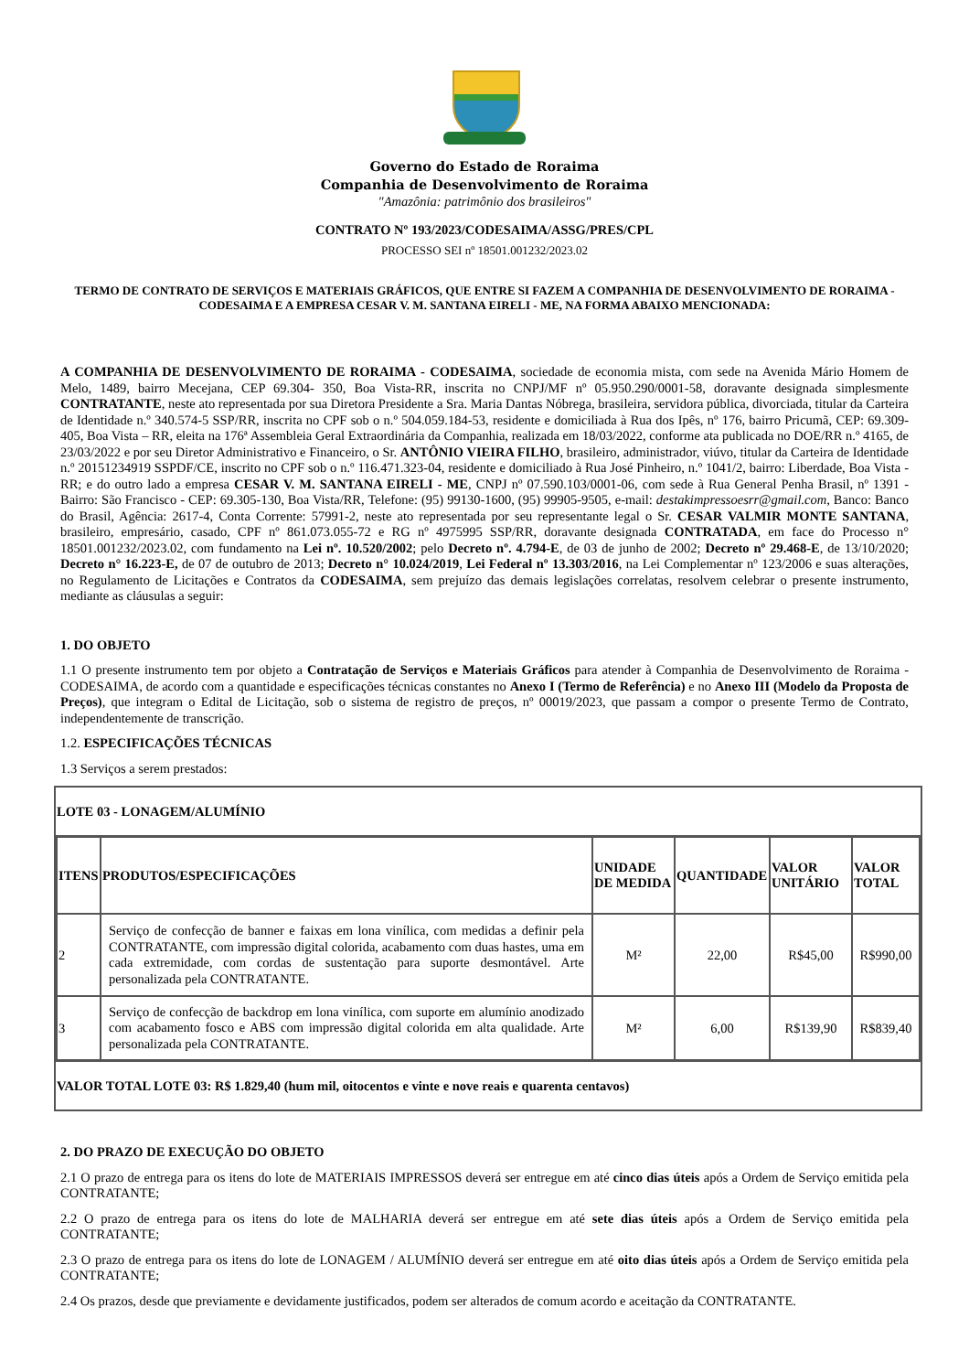Governo do Estado de Roraima
Companhia de Desenvolvimento de Roraima
"Amazônia: patrimônio dos brasileiros"
CONTRATO Nº 193/2023/CODESAIMA/ASSG/PRES/CPL
PROCESSO SEI nº 18501.001232/2023.02
TERMO DE CONTRATO DE SERVIÇOS E MATERIAIS GRÁFICOS, QUE ENTRE SI FAZEM A COMPANHIA DE DESENVOLVIMENTO DE RORAIMA - CODESAIMA E A EMPRESA CESAR V. M. SANTANA EIRELI - ME, NA FORMA ABAIXO MENCIONADA:
A COMPANHIA DE DESENVOLVIMENTO DE RORAIMA - CODESAIMA, sociedade de economia mista, com sede na Avenida Mário Homem de Melo, 1489, bairro Mecejana, CEP 69.304- 350, Boa Vista-RR, inscrita no CNPJ/MF nº 05.950.290/0001-58, doravante designada simplesmente CONTRATANTE, neste ato representada por sua Diretora Presidente a Sra. Maria Dantas Nóbrega, brasileira, servidora pública, divorciada, titular da Carteira de Identidade n.º 340.574-5 SSP/RR, inscrita no CPF sob o n.º 504.059.184-53, residente e domiciliada à Rua dos Ipês, nº 176, bairro Pricumã, CEP: 69.309-405, Boa Vista – RR, eleita na 176ª Assembleia Geral Extraordinária da Companhia, realizada em 18/03/2022, conforme ata publicada no DOE/RR n.º 4165, de 23/03/2022 e por seu Diretor Administrativo e Financeiro, o Sr. ANTÔNIO VIEIRA FILHO, brasileiro, administrador, viúvo, titular da Carteira de Identidade n.º 20151234919 SSPDF/CE, inscrito no CPF sob o n.º 116.471.323-04, residente e domiciliado à Rua José Pinheiro, n.º 1041/2, bairro: Liberdade, Boa Vista - RR; e do outro lado a empresa CESAR V. M. SANTANA EIRELI - ME, CNPJ nº 07.590.103/0001-06, com sede à Rua General Penha Brasil, nº 1391 - Bairro: São Francisco - CEP: 69.305-130, Boa Vista/RR, Telefone: (95) 99130-1600, (95) 99905-9505, e-mail: destakimpressoesrr@gmail.com, Banco: Banco do Brasil, Agência: 2617-4, Conta Corrente: 57991-2, neste ato representada por seu representante legal o Sr. CESAR VALMIR MONTE SANTANA, brasileiro, empresário, casado, CPF nº 861.073.055-72 e RG nº 4975995 SSP/RR, doravante designada CONTRATADA, em face do Processo n° 18501.001232/2023.02, com fundamento na Lei nº. 10.520/2002; pelo Decreto nº. 4.794-E, de 03 de junho de 2002; Decreto nº 29.468-E, de 13/10/2020; Decreto n° 16.223-E, de 07 de outubro de 2013; Decreto n° 10.024/2019, Lei Federal nº 13.303/2016, na Lei Complementar nº 123/2006 e suas alterações, no Regulamento de Licitações e Contratos da CODESAIMA, sem prejuízo das demais legislações correlatas, resolvem celebrar o presente instrumento, mediante as cláusulas a seguir:
1. DO OBJETO
1.1 O presente instrumento tem por objeto a Contratação de Serviços e Materiais Gráficos para atender à Companhia de Desenvolvimento de Roraima - CODESAIMA, de acordo com a quantidade e especificações técnicas constantes no Anexo I (Termo de Referência) e no Anexo III (Modelo da Proposta de Preços), que integram o Edital de Licitação, sob o sistema de registro de preços, nº 00019/2023, que passam a compor o presente Termo de Contrato, independentemente de transcrição.
1.2. ESPECIFICAÇÕES TÉCNICAS
1.3 Serviços a serem prestados:
| LOTE 03 - LONAGEM/ALUMÍNIO |
| / ITENS / PRODUTOS/ESPECIFICAÇÕES / UNIDADE DE MEDIDA / QUANTIDADE / VALOR UNITÁRIO / VALOR TOTAL / / --- / --- / --- / --- / --- / --- / / 2 / Serviço de confecção de banner e faixas em lona vinílica, com medidas a definir pela CONTRATANTE, com impressão digital colorida, acabamento com duas hastes, uma em cada extremidade, com cordas de sustentação para suporte desmontável. Arte personalizada pela CONTRATANTE. / M² / 22,00 / R$45,00 / R$990,00 / / 3 / Serviço de confecção de backdrop em lona vinílica, com suporte em alumínio anodizado com acabamento fosco e ABS com impressão digital colorida em alta qualidade. Arte personalizada pela CONTRATANTE. / M² / 6,00 / R$139,90 / R$839,40 / |
| VALOR TOTAL LOTE 03: R$ 1.829,40 (hum mil, oitocentos e vinte e nove reais e quarenta centavos) |
2. DO PRAZO DE EXECUÇÃO DO OBJETO
2.1 O prazo de entrega para os itens do lote de MATERIAIS IMPRESSOS deverá ser entregue em até cinco dias úteis após a Ordem de Serviço emitida pela CONTRATANTE;
2.2 O prazo de entrega para os itens do lote de MALHARIA deverá ser entregue em até sete dias úteis após a Ordem de Serviço emitida pela CONTRATANTE;
2.3 O prazo de entrega para os itens do lote de LONAGEM / ALUMÍNIO deverá ser entregue em até oito dias úteis após a Ordem de Serviço emitida pela CONTRATANTE;
2.4 Os prazos, desde que previamente e devidamente justificados, podem ser alterados de comum acordo e aceitação da CONTRATANTE.